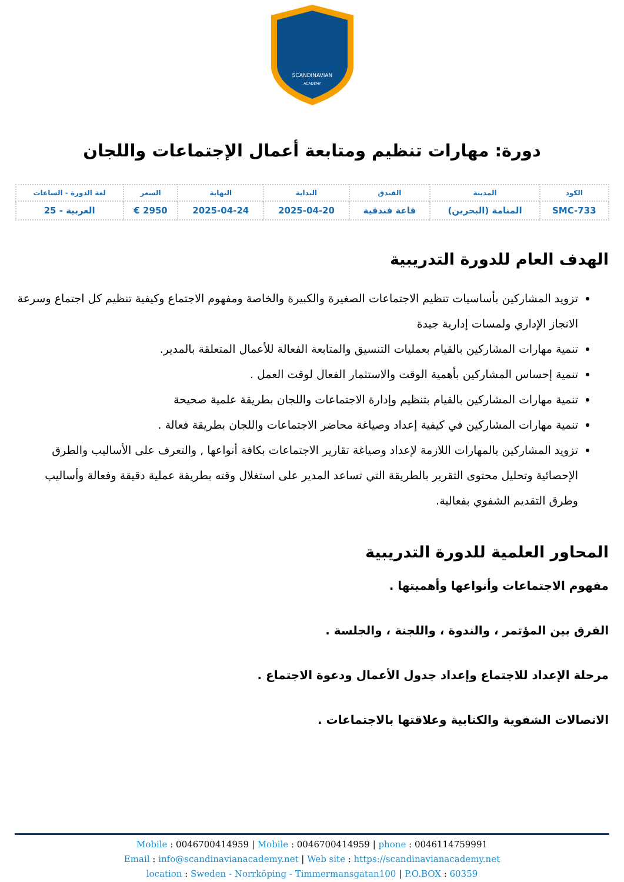SCANDINAVIAN
ACADEMY
دورة: مهارات تنظيم ومتابعة أعمال الإجتماعات واللجان
| الكود | المدينة | الفندق | البداية | النهاية | السعر | لغة الدورة - الساعات |
| --- | --- | --- | --- | --- | --- | --- |
| SMC-733 | المنامة (البحرين) | قاعة فندقية | 2025-04-20 | 2025-04-24 | 2950 € | العربية - 25 |
الهدف العام للدورة التدريبية
تزويد المشاركين بأساسيات تنظيم الاجتماعات الصغيرة والكبيرة والخاصة ومفهوم الاجتماع وكيفية تنظيم كل اجتماع وسرعة الانجاز الإداري ولمسات إدارية جيدة
تنمية مهارات المشاركين بالقيام بعمليات التنسيق والمتابعة الفعالة للأعمال المتعلقة بالمدير.
تنمية إحساس المشاركين بأهمية الوقت والاستثمار الفعال لوقت العمل .
تنمية مهارات المشاركين بالقيام بتنظيم وإدارة الاجتماعات واللجان بطريقة علمية صحيحة
تنمية مهارات المشاركين في كيفية إعداد وصياغة محاضر الاجتماعات واللجان بطريقة فعالة .
تزويد المشاركين بالمهارات اللازمة لإعداد وصياغة تقارير الاجتماعات بكافة أنواعها , والتعرف على الأساليب والطرق الإحصائية وتحليل محتوى التقرير بالطريقة التي تساعد المدير على استغلال وقته بطريقة عملية دقيقة وفعالة وأساليب وطرق التقديم الشفوي بفعالية.
المحاور العلمية للدورة التدريبية
مفهوم الاجتماعات وأنواعها وأهميتها .
الفرق بين المؤتمر ، والندوة ، واللجنة ، والجلسة .
مرحلة الإعداد للاجتماع وإعداد جدول الأعمال ودعوة الاجتماع .
الاتصالات الشفوية والكتابية وعلاقتها بالاجتماعات .
Mobile : 0046700414959 | Mobile : 0046700414959 | phone : 0046114759991
Email : info@scandinavianacademy.net | Web site : https://scandinavianacademy.net
location : Sweden - Norrköping - Timmermansgatan100 | P.O.BOX : 60359